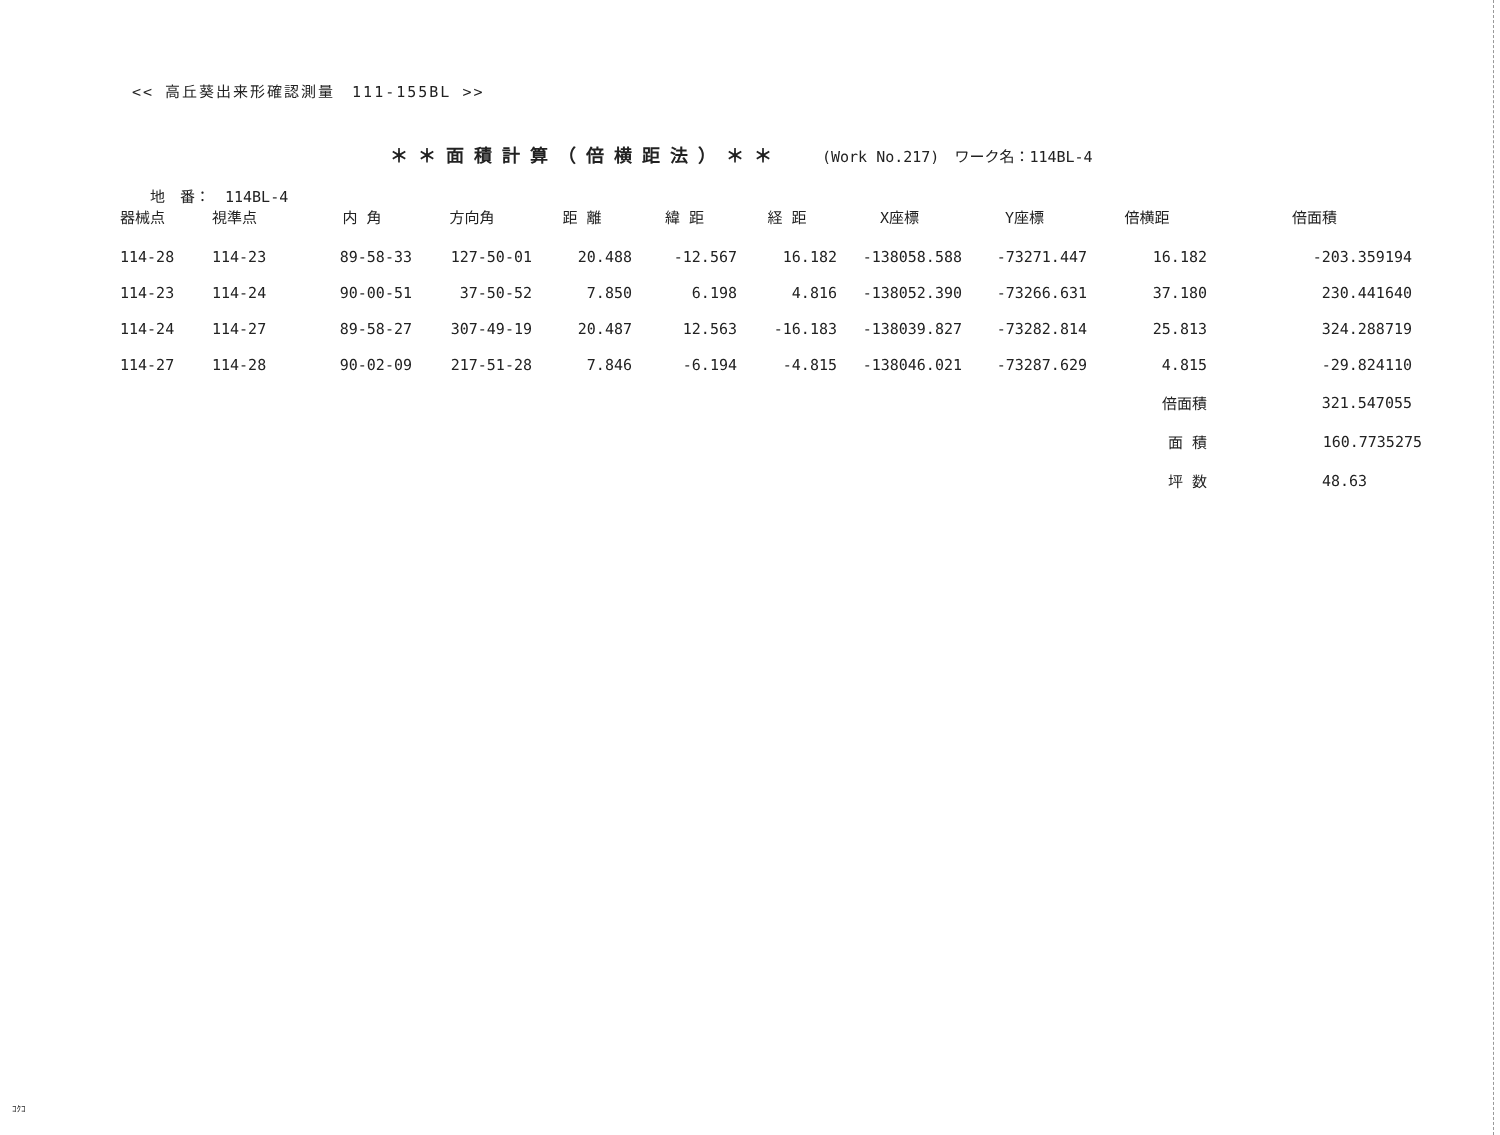<< 高丘葵出来形確認測量　111-155BL >>
＊＊面積計算（倍横距法）＊＊ (Work No.217)　ワーク名：114BL-4
地　番：　114BL-4
| 器械点 | 視準点 | 内 角 | 方向角 | 距 離 | 緯 距 | 経 距 | X座標 | Y座標 | 倍横距 | 倍面積 |
| --- | --- | --- | --- | --- | --- | --- | --- | --- | --- | --- |
| 114-28 | 114-23 | 89-58-33 | 127-50-01 | 20.488 | -12.567 | 16.182 | -138058.588 | -73271.447 | 16.182 | -203.359194 |
| 114-23 | 114-24 | 90-00-51 | 37-50-52 | 7.850 | 6.198 | 4.816 | -138052.390 | -73266.631 | 37.180 | 230.441640 |
| 114-24 | 114-27 | 89-58-27 | 307-49-19 | 20.487 | 12.563 | -16.183 | -138039.827 | -73282.814 | 25.813 | 324.288719 |
| 114-27 | 114-28 | 90-02-09 | 217-51-28 | 7.846 | -6.194 | -4.815 | -138046.021 | -73287.629 | 4.815 | -29.824110 |
| | | | | | | | | | 倍面積 | 321.547055 |
| | | | | | | | | | 面 積 | 160.7735275 |
| | | | | | | | | | 坪 数 | 48.63 |
ｺｸｺ